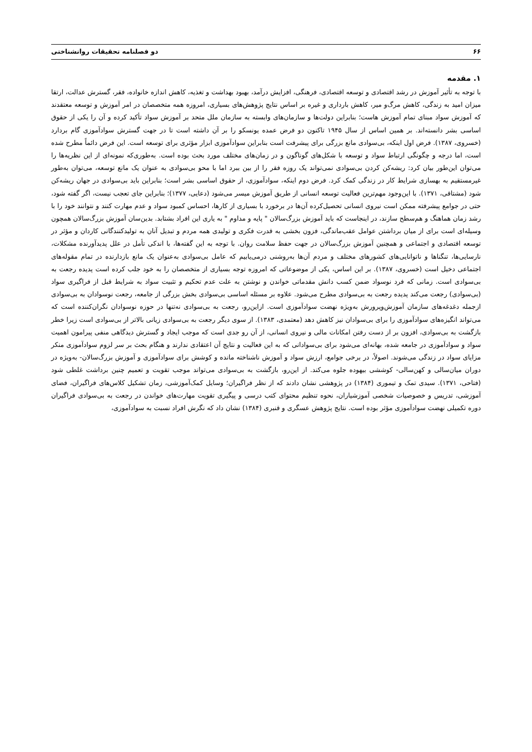۶۶ دو فصلنامه تحقیقات روانشناختی
۱. مقدمه
با توجه به تأثیر آموزش در رشد اقتصادی و توسعه اقتصادی، فرهنگی، افزایش درآمد، بهبود بهداشت و تغذیه، کاهش اندازه خانواده، فقر، گسترش عدالت، ارتقا میزان امید به زندگی، کاهش مرگ‌و میر، کاهش بارداری و غیره بر اساس نتایج پژوهش‌های بسیاری، امروزه همه متخصصان در امر آموزش و توسعه معتقدند که آموزش سواد مبنای تمام آموزش هاست؛ بنابراین دولت‌ها و سازمان‌های وابسته به سازمان ملل متحد بر آموزش سواد تأکید کرده و آن را یکی از حقوق اساسی بشر دانسته‌اند. بر همین اساس از سال ۱۹۴۵ تاکنون دو فرض عمده یونسکو را بر آن داشته است تا در جهت گسترش سوادآموزی گام بردارد (خسروی، ۱۳۸۷). فرض اول اینکه، بی‌سوادی مانع بزرگی برای پیشرفت است بنابراین سوادآموزی ابزار مؤثری برای توسعه است. این فرض دائماً مطرح شده است، اما درجه و چگونگی ارتباط سواد و توسعه با شکل‌های گوناگون و در زمان‌های مختلف مورد بحث بوده است. به‌طوری‌که نمونه‌ای از این نظریه‌ها را می‌توان این‌طور بیان کرد: ریشه‌کن کردن بی‌سوادی نمی‌تواند یک روزه فقر را از بین ببرد اما با محو بی‌سوادی به عنوان یک مانع توسعه، می‌توان به‌طور غیرمستقیم به بهسازی شرایط کار در زندگی کمک کرد. فرض دوم اینکه، سوادآموزی، از حقوق اساسی بشر است؛ بنابراین باید بی‌سوادی در جهان ریشه‌کن شود (مشتاقی، ۱۳۷۱). با این‌وجود مهم‌ترین فعالیت توسعه انسانی از طریق آموزش میسر می‌شود (دعایی، ۱۳۷۷)؛ بنابراین جای تعجب نیست، اگر گفته شود، حتی در جوامع پیشرفته ممکن است نیروی انسانی تحصیل‌کرده آن‌ها در برخورد با بسیاری از کارها، احساس کمبود سواد و عدم مهارت کنند و نتوانند خود را با رشد زمان هماهنگ و هم‌سطح سازند، در اینجاست که باید آموزش بزرگ‌سالان " پایه و مداوم " به یاری این افراد بشتابد. بدین‌سان آموزش بزرگ‌سالان همچون وسیله‌ای است برای از میان برداشتن عوامل عقب‌ماندگی، فزون بخشی به قدرت فکری و تولیدی همه مردم و تبدیل آنان به تولیدکنندگانی کاردان و مؤثر در توسعه اقتصادی و اجتماعی و همچنین آموزش بزرگ‌سالان در جهت حفظ سلامت روان. با توجه به این گفته‌ها، با اندکی تأمل در علل پدیدآورنده مشکلات، نارسایی‌ها، تنگناها و ناتوانایی‌های کشورهای مختلف و مردم آن‌ها به‌روشنی درمی‌یابیم که عامل بی‌سوادی به‌عنوان یک مانع بازدارنده در تمام مقوله‌های اجتماعی دخیل است (خسروی، ۱۳۸۷). بر این اساس، یکی از موضوعاتی که امروزه توجه بسیاری از متخصصان را به خود جلب کرده است پدیده رجعت به بی‌سوادی است. زمانی که فرد نوسواد ضمن کسب دانش مقدماتی خواندن و نوشتن به علت عدم تحکیم و تثبیت سواد به شرایط قبل از فراگیری سواد (بی‌سوادی) رجعت می‌کند پدیده رجعت به بی‌سوادی مطرح می‌شود. علاوه بر مسئله اساسی بی‌سوادی بخش بزرگی از جامعه، رجعت نوسوادان به بی‌سوادی ازجمله دغدغه‌های سازمان آموزش‌وپرورش به‌ویژه نهضت سوادآموزی است. ازاین‌رو، رجعت به بی‌سوادی نه‌تنها در حوزه نوسوادان نگران‌کننده است که می‌تواند انگیزه‌های سوادآموزی را برای بی‌سوادان نیز کاهش دهد (معتمدی، ۱۳۸۳). از سوی دیگر رجعت به بی‌سوادی زیانی بالاتر از بی‌سوادی است زیرا خطر بازگشت به بی‌سوادی، افزون بر از دست رفتن امکانات مالی و نیروی انسانی، از آن رو جدی است که موجب ایجاد و گسترش دیدگاهی منفی پیرامون اهمیت سواد و سوادآموزی در جامعه شده، بهانه‌ای می‌شود برای بی‌سوادانی که به این فعالیت و نتایج آن اعتقادی ندارند و هنگام بحث بر سر لزوم سوادآموزی منکر مزایای سواد در زندگی می‌شوند. اصولاً، در برخی جوامع، ارزش سواد و آموزش ناشناخته مانده و کوشش برای سوادآموزی و آموزش بزرگ‌سالان- به‌ویژه در دوران میان‌سالی و کهن‌سالی- کوششی بیهوده جلوه می‌کند. از این‌رو، بازگشت به بی‌سوادی می‌تواند موجب تقویت و تعمیم چنین برداشت غلطی شود (فتاحی، ۱۳۷۱). سیدی تمک و تیموری (۱۳۸۴) در پژوهشی نشان دادند که از نظر فراگیران؛ وسایل کمک‌آموزشی، زمان تشکیل کلاس‌های فراگیران، فضای آموزشی، تدریس و خصوصیات شخصی آموزشیاران، نحوه تنظیم محتوای کتب درسی و پیگیری تقویت مهارت‌های خواندن در رجعت به بی‌سوادی فراگیران دوره تکمیلی نهضت سوادآموزی مؤثر بوده است. نتایج پژوهش عسگری و قنبری (۱۳۸۴) نشان داد که نگرش افراد نسبت به سوادآموزی،